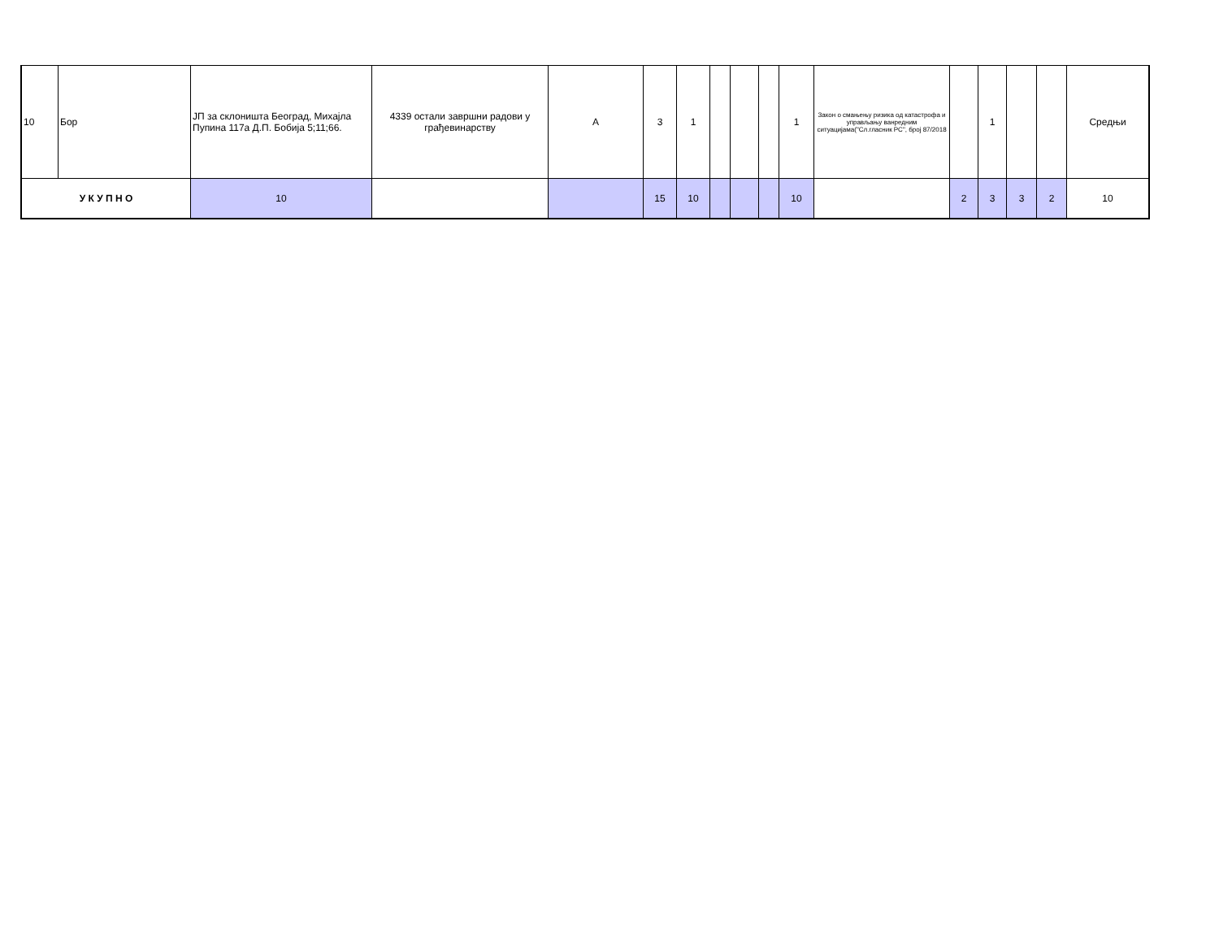| 10 | Бор | ЈП за склоништа Београд, Михајла Пупина 117а Д.П. Бобија 5;11;66. | 4339 остали завршни радови у грађевинарству | А | 3 | 1 | | | | 1 | Закон о смањењу ризика од катастрофа и управљању ванредним ситуацијама("Сл.гласник РС", број 87/2018 | | 1 | | | Средњи |
| У К У П Н О | | 10 | | | 15 | 10 | | | | 10 | | 2 | 3 | 3 | 2 | 10 |